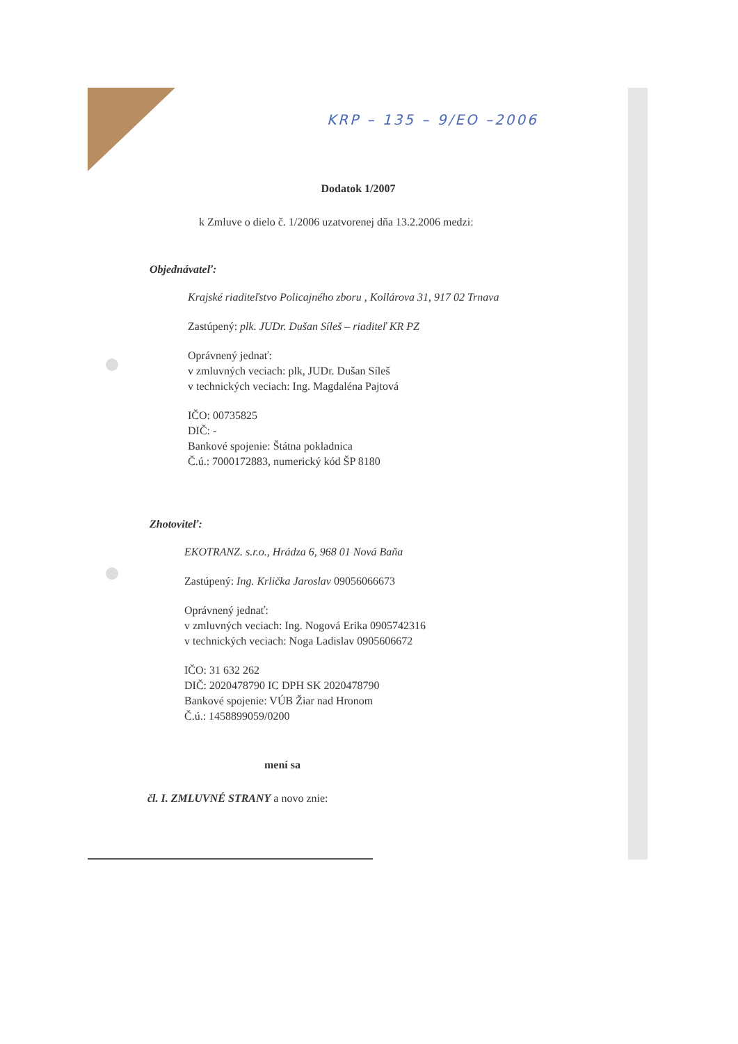KRP – 135 – 9/EO –2006
Dodatok 1/2007
k Zmluve o dielo č. 1/2006 uzatvorenej dňa 13.2.2006 medzi:
Objednávateľ:
Krajské riaditeľstvo Policajného zboru , Kollárova 31, 917 02 Trnava
Zastúpený: plk. JUDr. Dušan Síleš – riaditeľ KR PZ
Oprávnený jednať:
v zmluvných veciach: plk, JUDr. Dušan Síleš
v technických veciach: Ing. Magdaléna Pajtová
IČO: 00735825
DIČ: -
Bankové spojenie: Štátna pokladnica
Č.ú.: 7000172883, numerický kód ŠP 8180
Zhotoviteľ:
EKOTRANZ. s.r.o., Hrádza 6, 968 01 Nová Baňa
Zastúpený: Ing. Krlička Jaroslav 09056066673
Oprávnený jednať:
v zmluvných veciach: Ing. Nogová Erika 0905742316
v technických veciach: Noga Ladislav 0905606672
IČO: 31 632 262
DIČ: 2020478790 IC DPH SK 2020478790
Bankové spojenie: VÚB Žiar nad Hronom
Č.ú.: 1458899059/0200
mení sa
čl. I. ZMLUVNÉ STRANY a novo znie: